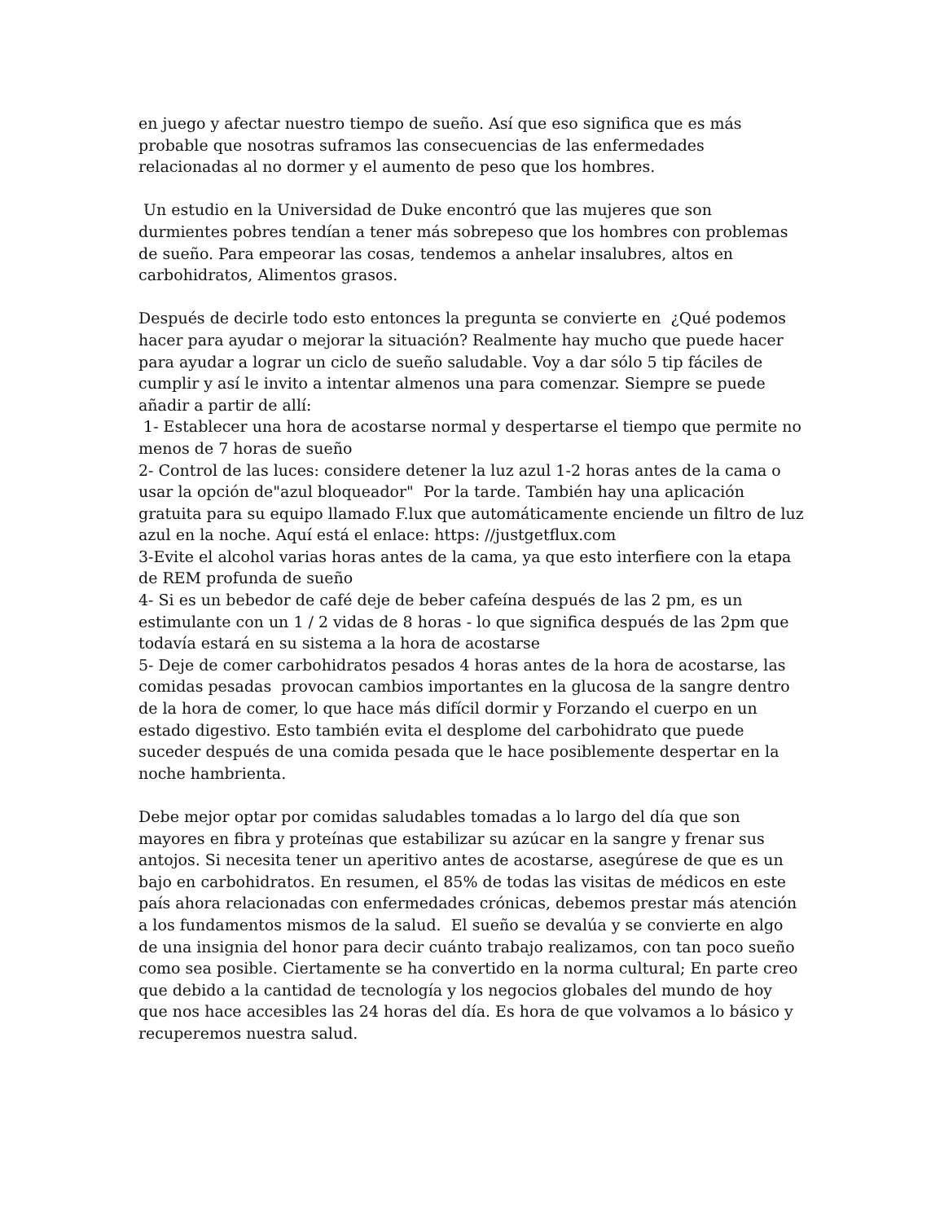en juego y afectar nuestro tiempo de sueño. Así que eso significa que es más probable que nosotras suframos las consecuencias de las enfermedades relacionadas al no dormer y el aumento de peso que los hombres.
Un estudio en la Universidad de Duke encontró que las mujeres que son durmientes pobres tendían a tener más sobrepeso que los hombres con problemas de sueño. Para empeorar las cosas, tendemos a anhelar insalubres, altos en carbohidratos, Alimentos grasos.
Después de decirle todo esto entonces la pregunta se convierte en ¿Qué podemos hacer para ayudar o mejorar la situación? Realmente hay mucho que puede hacer para ayudar a lograr un ciclo de sueño saludable. Voy a dar sólo 5 tip fáciles de cumplir y así le invito a intentar almenos una para comenzar. Siempre se puede añadir a partir de allí:
1- Establecer una hora de acostarse normal y despertarse el tiempo que permite no menos de 7 horas de sueño
2- Control de las luces: considere detener la luz azul 1-2 horas antes de la cama o usar la opción de"azul bloqueador" Por la tarde. También hay una aplicación gratuita para su equipo llamado F.lux que automáticamente enciende un filtro de luz azul en la noche. Aquí está el enlace: https: //justgetflux.com
3-Evite el alcohol varias horas antes de la cama, ya que esto interfiere con la etapa de REM profunda de sueño
4- Si es un bebedor de café deje de beber cafeína después de las 2 pm, es un estimulante con un 1 / 2 vidas de 8 horas - lo que significa después de las 2pm que todavía estará en su sistema a la hora de acostarse
5- Deje de comer carbohidratos pesados 4 horas antes de la hora de acostarse, las comidas pesadas provocan cambios importantes en la glucosa de la sangre dentro de la hora de comer, lo que hace más difícil dormir y Forzando el cuerpo en un estado digestivo. Esto también evita el desplome del carbohidrato que puede suceder después de una comida pesada que le hace posiblemente despertar en la noche hambrienta.
Debe mejor optar por comidas saludables tomadas a lo largo del día que son mayores en fibra y proteínas que estabilizar su azúcar en la sangre y frenar sus antojos. Si necesita tener un aperitivo antes de acostarse, asegúrese de que es un bajo en carbohidratos. En resumen, el 85% de todas las visitas de médicos en este país ahora relacionadas con enfermedades crónicas, debemos prestar más atención a los fundamentos mismos de la salud. El sueño se devalúa y se convierte en algo de una insignia del honor para decir cuánto trabajo realizamos, con tan poco sueño como sea posible. Ciertamente se ha convertido en la norma cultural; En parte creo que debido a la cantidad de tecnología y los negocios globales del mundo de hoy que nos hace accesibles las 24 horas del día. Es hora de que volvamos a lo básico y recuperemos nuestra salud.